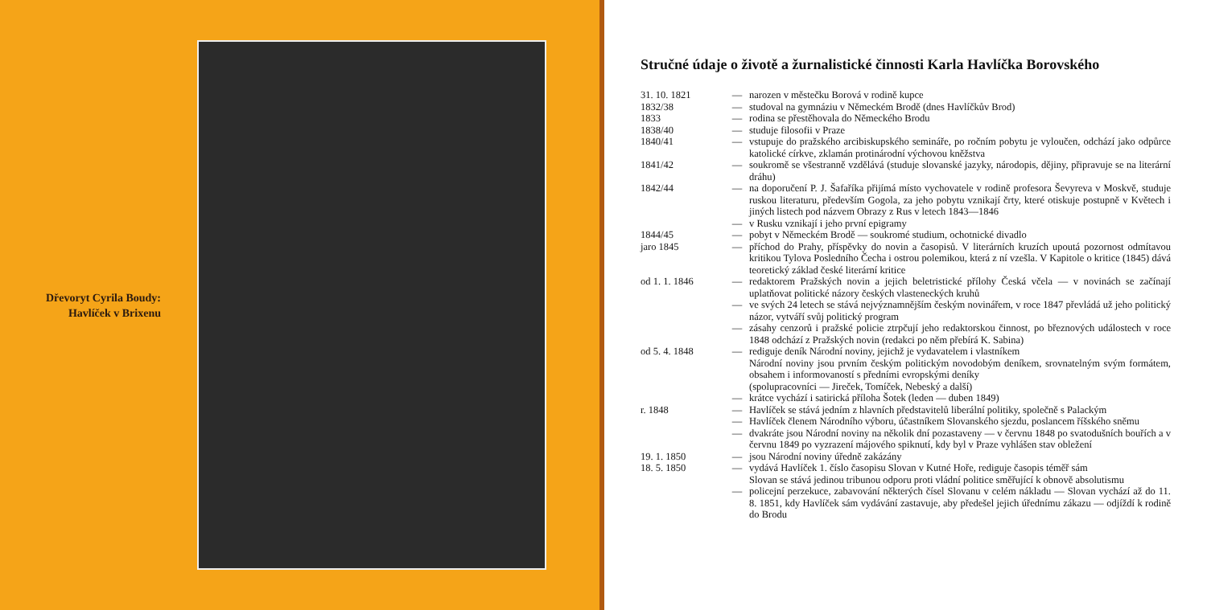Dřevoryt Cyrila Boudy:
Havlíček v Brixenu
Stručné údaje o životě a žurnalistické činnosti Karla Havlíčka Borovského
| 31. 10. 1821 | — | narozen v městečku Borová v rodině kupce |
| 1832/38 | — | studoval na gymnáziu v Německém Brodě (dnes Havlíčkův Brod) |
| 1833 | — | rodina se přestěhovala do Německého Brodu |
| 1838/40 | — | studuje filosofii v Praze |
| 1840/41 | — | vstupuje do pražského arcibiskupského semináře, po ročním pobytu je vyloučen, odchází jako odpůrce katolické církve, zklamán protinárodní výchovou kněžstva |
| 1841/42 | — | soukromě se všestranně vzdělává (studuje slovanské jazyky, národopis, dějiny, připravuje se na literární dráhu) |
| 1842/44 | — | na doporučení P. J. Šafaříka přijímá místo vychovatele v rodině profesora Ševyreva v Moskvě, studuje ruskou literaturu, především Gogola, za jeho pobytu vznikají črty, které otiskuje postupně v Květech i jiných listech pod názvem Obrazy z Rus v letech 1843—1846 |
| | — | v Rusku vznikají i jeho první epigramy |
| 1844/45 | — | pobyt v Německém Brodě — soukromé studium, ochotnické divadlo |
| jaro 1845 | — | příchod do Prahy, příspěvky do novin a časopisů. V literárních kruzích upoutá pozornost odmítavou kritikou Tylova Posledního Čecha i ostrou polemikou, která z ní vzešla. V Kapitole o kritice (1845) dává teoretický základ české literární kritice |
| od 1. 1. 1846 | — | redaktorem Pražských novin a jejich beletristické přílohy Česká včela — v novinách se začínají uplatňovat politické názory českých vlasteneckých kruhů |
| | — | ve svých 24 letech se stává nejvýznamnějším českým novinářem, v roce 1847 převládá už jeho politický názor, vytváří svůj politický program |
| | — | zásahy cenzorů i pražské policie ztrpčují jeho redaktorskou činnost, po březnových událostech v roce 1848 odchází z Pražských novin (redakci po něm přebírá K. Sabina) |
| od 5. 4. 1848 | — | rediguje deník Národní noviny, jejichž je vydavatelem i vlastníkem Národní noviny jsou prvním českým politickým novodobým deníkem, srovnatelným svým formátem, obsahem i informovaností s předními evropskými deníky (spolupracovníci — Jireček, Tomíček, Nebeský a další) |
| | — | krátce vychází i satirická příloha Šotek (leden — duben 1849) |
| r. 1848 | — | Havlíček se stává jedním z hlavních představitelů liberální politiky, společně s Palackým |
| | — | Havlíček členem Národního výboru, účastníkem Slovanského sjezdu, poslancem říšského sněmu |
| | — | dvakráte jsou Národní noviny na několik dní pozastaveny — v červnu 1848 po svatodušních bouřích a v červnu 1849 po vyzrazení májového spiknutí, kdy byl v Praze vyhlášen stav obležení |
| 19. 1. 1850 | — | jsou Národní noviny úředně zakázány |
| 18. 5. 1850 | — | vydává Havlíček 1. číslo časopisu Slovan v Kutné Hoře, rediguje časopis téměř sám Slovan se stává jedinou tribunou odporu proti vládní politice směřující k obnově absolutismu |
| | — | policejní perzekuce, zabavování některých čísel Slovanu v celém nákladu — Slovan vychází až do 11. 8. 1851, kdy Havlíček sám vydávání zastavuje, aby předešel jejich úřednímu zákazu — odjíždí k rodině do Brodu |